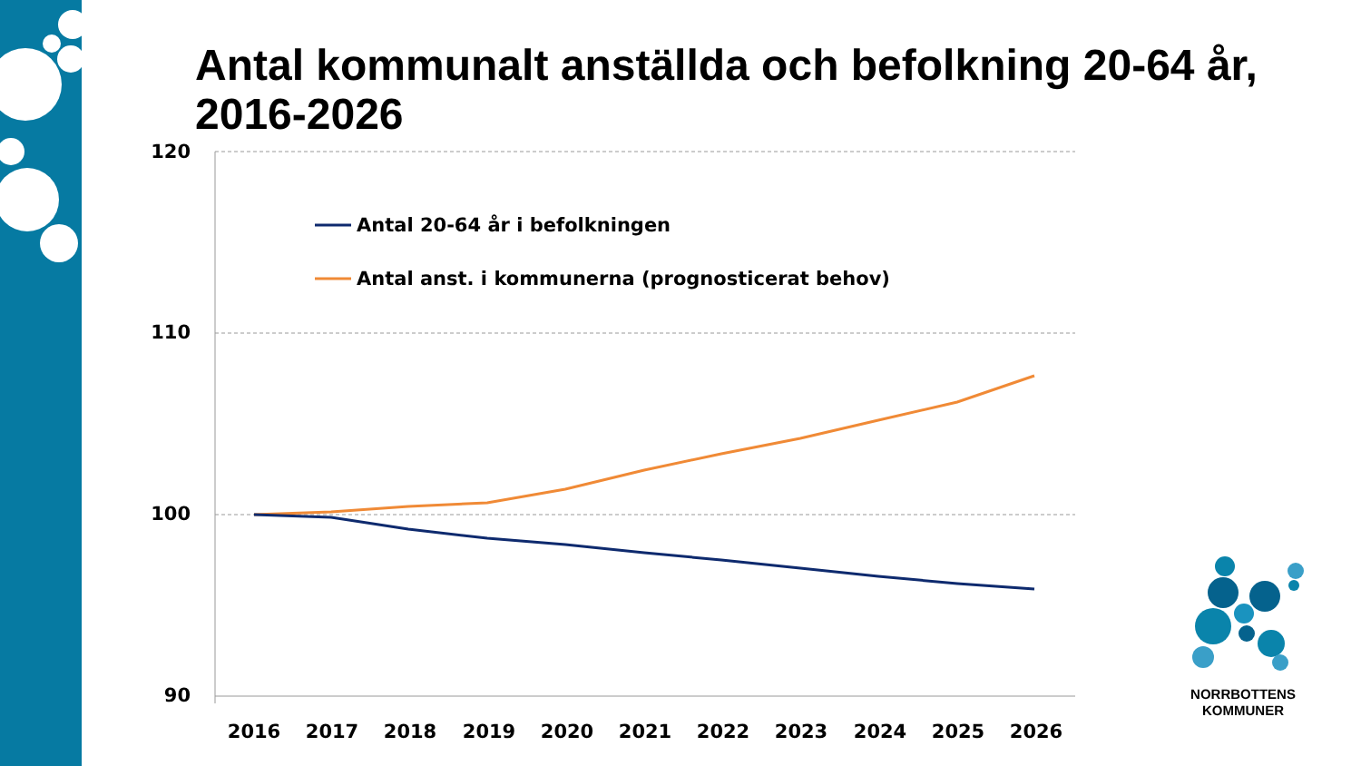Antal kommunalt anställda och befolkning 20-64 år, 2016-2026
120
110
100
90
Antal 20-64 år i befolkningen
Antal anst. i kommunerna (prognosticerat behov)
2016
2017
2018
2019
2020
2021
2022
2023
2024
2025
2026
NORRBOTTENS
KOMMUNER